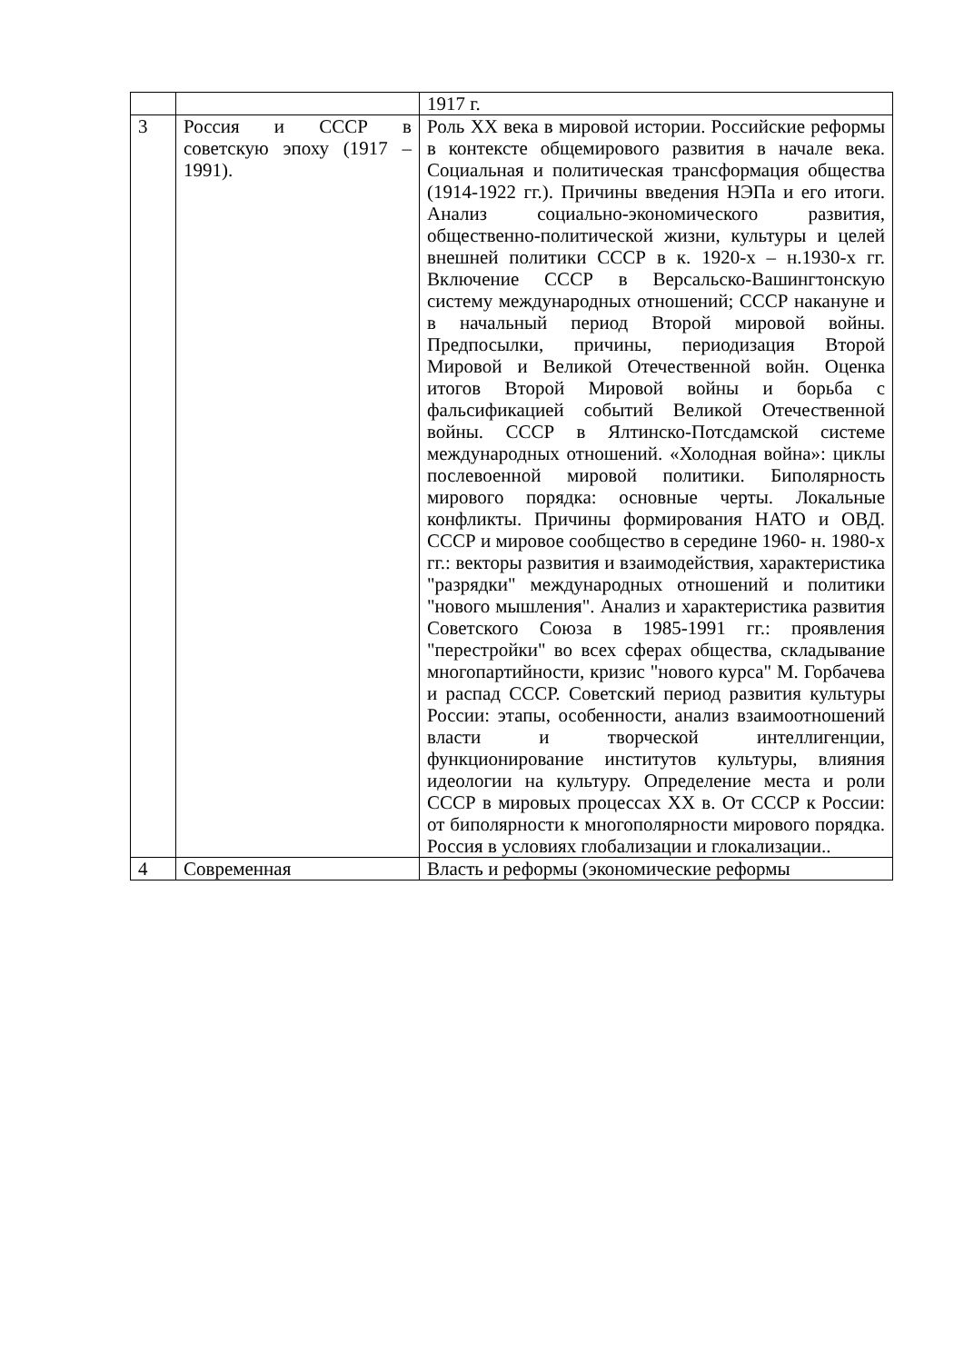| | | 1917 г. |
| 3 | Россия и СССР в советскую эпоху (1917 – 1991). | Роль XX века в мировой истории. Российские реформы в контексте общемирового развития в начале века. Социальная и политическая трансформация общества (1914-1922 гг.). Причины введения НЭПа и его итоги. Анализ социально-экономического развития, общественно-политической жизни, культуры и целей внешней политики СССР в к. 1920-х – н.1930-х гг. Включение СССР в Версальско-Вашингтонскую систему международных отношений; СССР накануне и в начальный период Второй мировой войны. Предпосылки, причины, периодизация Второй Мировой и Великой Отечественной войн. Оценка итогов Второй Мировой войны и борьба с фальсификацией событий Великой Отечественной войны. СССР в Ялтинско-Потсдамской системе международных отношений. «Холодная война»: циклы послевоенной мировой политики. Биполярность мирового порядка: основные черты. Локальные конфликты. Причины формирования НАТО и ОВД. СССР и мировое сообщество в середине 1960- н. 1980-х гг.: векторы развития и взаимодействия, характеристика "разрядки" международных отношений и политики "нового мышления". Анализ и характеристика развития Советского Союза в 1985-1991 гг.: проявления "перестройки" во всех сферах общества, складывание многопартийности, кризис "нового курса" М. Горбачева и распад СССР. Советский период развития культуры России: этапы, особенности, анализ взаимоотношений власти и творческой интеллигенции, функционирование институтов культуры, влияния идеологии на культуру. Определение места и роли СССР в мировых процессах XX в. От СССР к России: от биполярности к многополярности мирового порядка. Россия в условиях глобализации и глокализации.. |
| 4 | Современная | Власть и реформы (экономические реформы |